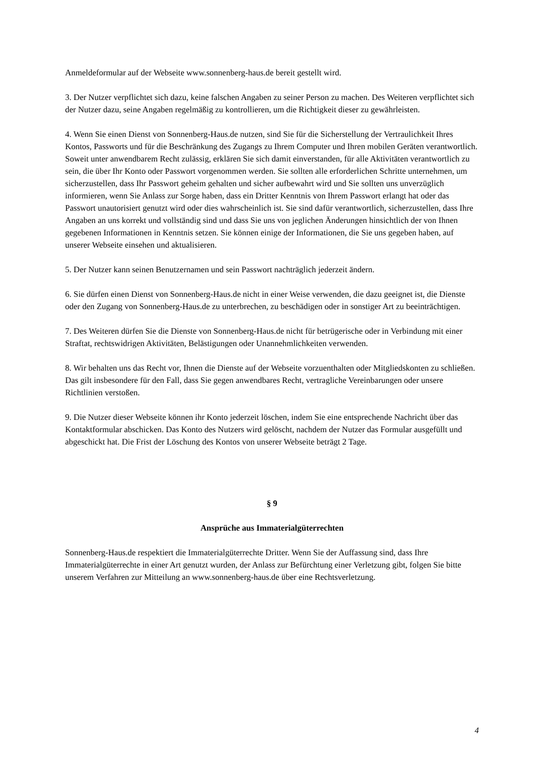Anmeldeformular auf der Webseite www.sonnenberg-haus.de bereit gestellt wird.
3. Der Nutzer verpflichtet sich dazu, keine falschen Angaben zu seiner Person zu machen. Des Weiteren verpflichtet sich der Nutzer dazu, seine Angaben regelmäßig zu kontrollieren, um die Richtigkeit dieser zu gewährleisten.
4. Wenn Sie einen Dienst von Sonnenberg-Haus.de nutzen, sind Sie für die Sicherstellung der Vertraulichkeit Ihres Kontos, Passworts und für die Beschränkung des Zugangs zu Ihrem Computer und Ihren mobilen Geräten verantwortlich. Soweit unter anwendbarem Recht zulässig, erklären Sie sich damit einverstanden, für alle Aktivitäten verantwortlich zu sein, die über Ihr Konto oder Passwort vorgenommen werden. Sie sollten alle erforderlichen Schritte unternehmen, um sicherzustellen, dass Ihr Passwort geheim gehalten und sicher aufbewahrt wird und Sie sollten uns unverzüglich informieren, wenn Sie Anlass zur Sorge haben, dass ein Dritter Kenntnis von Ihrem Passwort erlangt hat oder das Passwort unautorisiert genutzt wird oder dies wahrscheinlich ist. Sie sind dafür verantwortlich, sicherzustellen, dass Ihre Angaben an uns korrekt und vollständig sind und dass Sie uns von jeglichen Änderungen hinsichtlich der von Ihnen gegebenen Informationen in Kenntnis setzen. Sie können einige der Informationen, die Sie uns gegeben haben, auf unserer Webseite einsehen und aktualisieren.
5. Der Nutzer kann seinen Benutzernamen und sein Passwort nachträglich jederzeit ändern.
6. Sie dürfen einen Dienst von Sonnenberg-Haus.de nicht in einer Weise verwenden, die dazu geeignet ist, die Dienste oder den Zugang von Sonnenberg-Haus.de zu unterbrechen, zu beschädigen oder in sonstiger Art zu beeinträchtigen.
7. Des Weiteren dürfen Sie die Dienste von Sonnenberg-Haus.de nicht für betrügerische oder in Verbindung mit einer Straftat, rechtswidrigen Aktivitäten, Belästigungen oder Unannehmlichkeiten verwenden.
8. Wir behalten uns das Recht vor, Ihnen die Dienste auf der Webseite vorzuenthalten oder Mitgliedskonten zu schließen. Das gilt insbesondere für den Fall, dass Sie gegen anwendbares Recht, vertragliche Vereinbarungen oder unsere Richtlinien verstoßen.
9. Die Nutzer dieser Webseite können ihr Konto jederzeit löschen, indem Sie eine entsprechende Nachricht über das Kontaktformular abschicken. Das Konto des Nutzers wird gelöscht, nachdem der Nutzer das Formular ausgefüllt und abgeschickt hat. Die Frist der Löschung des Kontos von unserer Webseite beträgt 2 Tage.
§ 9
Ansprüche aus Immaterialgüterrechten
Sonnenberg-Haus.de respektiert die Immaterialgüterrechte Dritter. Wenn Sie der Auffassung sind, dass Ihre Immaterialgüterrechte in einer Art genutzt wurden, der Anlass zur Befürchtung einer Verletzung gibt, folgen Sie bitte unserem Verfahren zur Mitteilung an www.sonnenberg-haus.de über eine Rechtsverletzung.
4